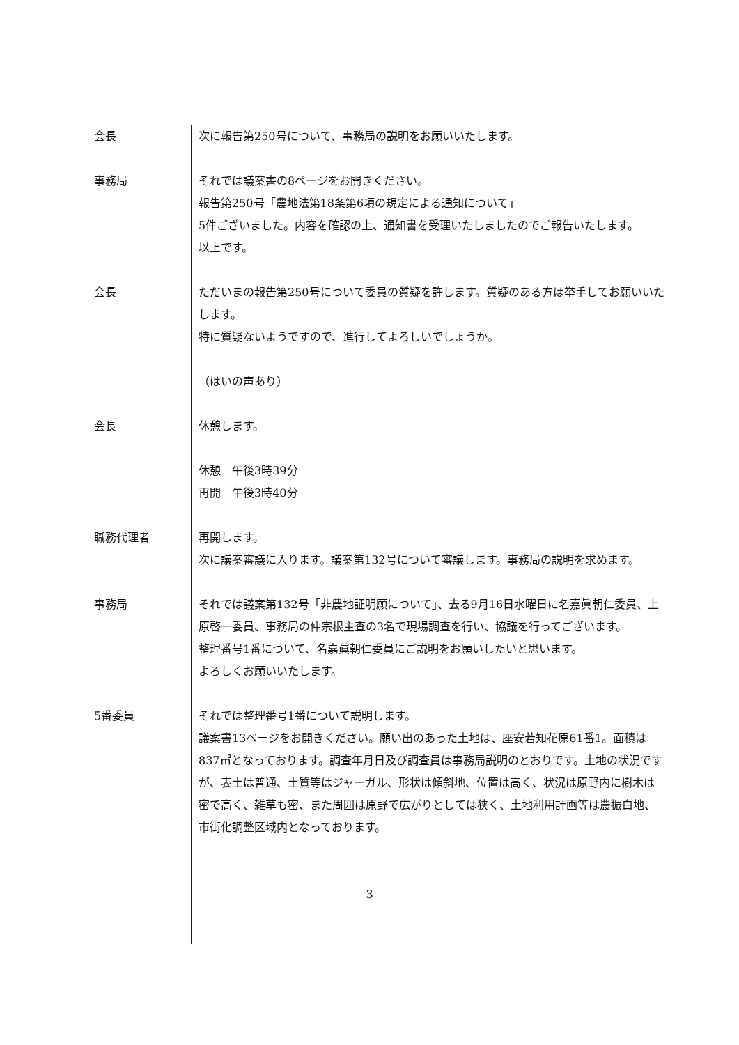会長 次に報告第250号について、事務局の説明をお願いいたします。
事務局 それでは議案書の8ページをお開きください。
報告第250号「農地法第18条第6項の規定による通知について」
5件ございました。内容を確認の上、通知書を受理いたしましたのでご報告いたします。
以上です。
会長 ただいまの報告第250号について委員の質疑を許します。質疑のある方は挙手してお願いいたします。
特に質疑ないようですので、進行してよろしいでしょうか。
（はいの声あり）
会長 休憩します。
休憩　午後3時39分
再開　午後3時40分
職務代理者 再開します。
次に議案審議に入ります。議案第132号について審議します。事務局の説明を求めます。
事務局 それでは議案第132号「非農地証明願について」、去る9月16日水曜日に名嘉眞朝仁委員、上原啓一委員、事務局の仲宗根主査の3名で現場調査を行い、協議を行ってございます。
整理番号1番について、名嘉眞朝仁委員にご説明をお願いしたいと思います。
よろしくお願いいたします。
5番委員 それでは整理番号1番について説明します。
議案書13ページをお開きください。願い出のあった土地は、座安若知花原61番1。面積は837㎡となっております。調査年月日及び調査員は事務局説明のとおりです。土地の状況ですが、表土は普通、土質等はジャーガル、形状は傾斜地、位置は高く、状況は原野内に樹木は密で高く、雑草も密、また周囲は原野で広がりとしては狭く、土地利用計画等は農振白地、市街化調整区域内となっております。
3